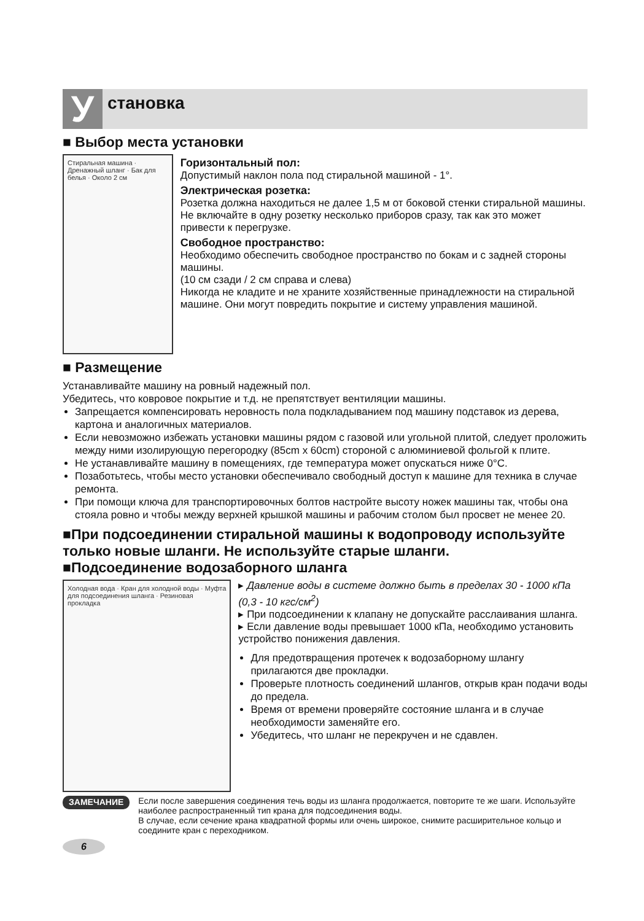У
становка
■ Выбор места установки
Стиральная машина · Дренажный шланг · Бак для белья · Около 2 см
Горизонтальный пол:
Допустимый наклон пола под стиральной машиной - 1°.
Электрическая розетка:
Розетка должна находиться не далее 1,5 м от боковой стенки стиральной машины. Не включайте в одну розетку несколько приборов сразу, так как это может привести к перегрузке.
Свободное пространство:
Необходимо обеспечить свободное пространство по бокам и с задней стороны машины.
(10 см сзади / 2 см справа и слева)
Никогда не кладите и не храните хозяйственные принадлежности на стиральной машине. Они могут повредить покрытие и систему управления машиной.
■ Размещение
Устанавливайте машину на ровный надежный пол.
Убедитесь, что ковровое покрытие и т.д. не препятствует вентиляции машины.
Запрещается компенсировать неровность пола подкладыванием под машину подставок из дерева, картона и аналогичных материалов.
Если невозможно избежать установки машины рядом с газовой или угольной плитой, следует проложить между ними изолирующую перегородку (85cm x 60cm) стороной с алюминиевой фольгой к плите.
Не устанавливайте машину в помещениях, где температура может опускаться ниже 0°C.
Позаботьтесь, чтобы место установки обеспечивало свободный доступ к машине для техника в случае ремонта.
При помощи ключа для транспортировочных болтов настройте высоту ножек машины так, чтобы она стояла ровно и чтобы между верхней крышкой машины и рабочим столом был просвет не менее 20.
■При подсоединении стиральной машины к водопроводу используйте только новые шланги. Не используйте старые шланги.
■Подсоединение водозаборного шланга
Холодная вода · Кран для холодной воды · Муфта для подсоединения шланга · Резиновая прокладка
▸ Давление воды в системе должно быть в пределах 30 - 1000 кПа (0,3 - 10 кгс/см<sup>2</sup>)
▸ При подсоединении к клапану не допускайте расслаивания шланга.
▸ Если давление воды превышает 1000 кПа, необходимо установить устройство понижения давления.
Для предотвращения протечек к водозаборному шлангу прилагаются две прокладки.
Проверьте плотность соединений шлангов, открыв кран подачи воды до предела.
Время от времени проверяйте состояние шланга и в случае необходимости заменяйте его.
Убедитесь, что шланг не перекручен и не сдавлен.
ЗАМЕЧАНИЕ
Если после завершения соединения течь воды из шланга продолжается, повторите те же шаги. Используйте наиболее распространенный тип крана для подсоединения воды.
В случае, если сечение крана квадратной формы или очень широкое, снимите расширительное кольцо и соедините кран с переходником.
6